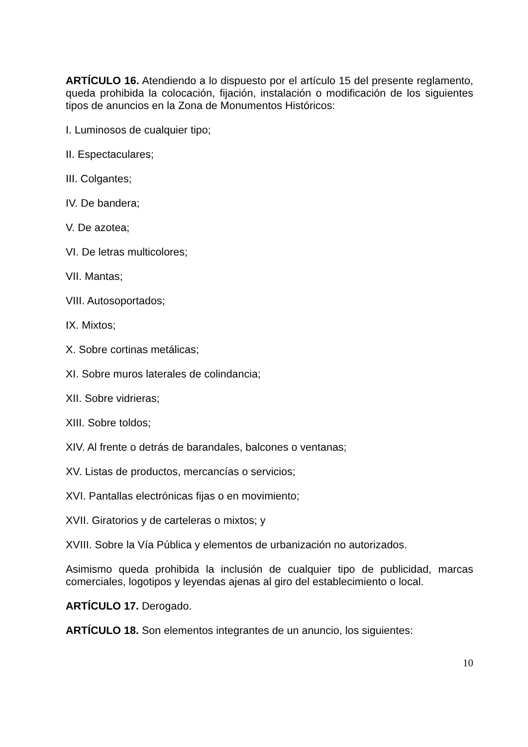ARTÍCULO 16. Atendiendo a lo dispuesto por el artículo 15 del presente reglamento, queda prohibida la colocación, fijación, instalación o modificación de los siguientes tipos de anuncios en la Zona de Monumentos Históricos:
I. Luminosos de cualquier tipo;
II. Espectaculares;
III. Colgantes;
IV. De bandera;
V. De azotea;
VI. De letras multicolores;
VII. Mantas;
VIII. Autosoportados;
IX. Mixtos;
X. Sobre cortinas metálicas;
XI. Sobre muros laterales de colindancia;
XII. Sobre vidrieras;
XIII. Sobre toldos;
XIV. Al frente o detrás de barandales, balcones o ventanas;
XV. Listas de productos, mercancías o servicios;
XVI. Pantallas electrónicas fijas o en movimiento;
XVII. Giratorios y de carteleras o mixtos; y
XVIII. Sobre la Vía Pública y elementos de urbanización no autorizados.
Asimismo queda prohibida la inclusión de cualquier tipo de publicidad, marcas comerciales, logotipos y leyendas ajenas al giro del establecimiento o local.
ARTÍCULO 17. Derogado.
ARTÍCULO 18. Son elementos integrantes de un anuncio, los siguientes:
10